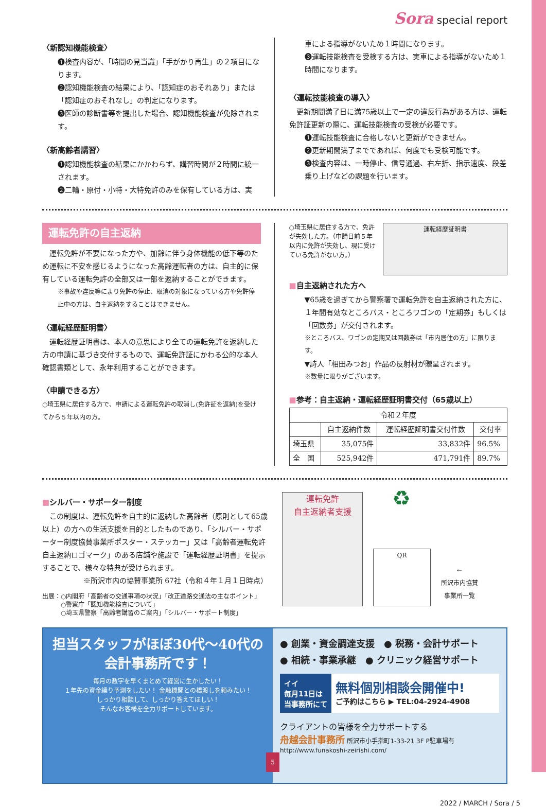Sora special report
〈新認知機能検査〉
❶検査内容が、「時間の見当識」「手がかり再生」の２項目になります。
❷認知機能検査の結果により、「認知症のおそれあり」または「認知症のおそれなし」の判定になります。
❸医師の診断書等を提出した場合、認知機能検査が免除されます。
〈新高齢者講習〉
❶認知機能検査の結果にかかわらず、講習時間が２時間に統一されます。
❷二輪・原付・小特・大特免許のみを保有している方は、実
車による指導がないため１時間になります。
❸運転技能検査を受検する方は、実車による指導がないため１時間になります。
〈運転技能検査の導入〉
　更新期間満了日に満75歳以上で一定の違反行為がある方は、運転免許証更新の際に、運転技能検査の受検が必要です。
❶運転技能検査に合格しないと更新ができません。
❷更新期間満了までであれば、何度でも受検可能です。
❸検査内容は、一時停止、信号通過、右左折、指示速度、段差乗り上げなどの課題を行います。
運転免許の自主返納
　運転免許が不要になった方や、加齢に伴う身体機能の低下等のため運転に不安を感じるようになった高齢運転者の方は、自主的に保有している運転免許の全部又は一部を返納することができます。
※事故や違反等により免許の停止、取消の対象になっている方や免許停止中の方は、自主返納をすることはできません。
〈運転経歴証明書〉
　運転経歴証明書は、本人の意思により全ての運転免許を返納した方の申請に基づき交付するもので、運転免許証にかわる公的な本人確認書類として、永年利用することができます。
〈申請できる方〉
○埼玉県に居住する方で、申請による運転免許の取消し(免許証を返納)を受けてから５年以内の方。
○埼玉県に居住する方で、免許が失効した方。（申請日前５年以内に免許が失効し、現に受けている免許がない方。）
運転経歴証明書
■自主返納された方へ
▼65歳を過ぎてから警察署で運転免許を自主返納された方に、１年間有効なところバス・ところワゴンの「定期券」もしくは「回数券」が交付されます。
※ところバス、ワゴンの定期又は回数券は「市内居住の方」に限ります。
▼詩人「相田みつお」作品の反射材が贈呈されます。
※数量に限りがございます。
■参考：自主返納・運転経歴証明書交付（65歳以上）
| 令和２年度 | | | |
| --- | --- | --- | --- |
| | 自主返納件数 | 運転経歴証明書交付件数 | 交付率 |
| 埼玉県 | 35,075件 | 33,832件 | 96.5% |
| 全 国 | 525,942件 | 471,791件 | 89.7% |
■シルバー・サポーター制度
　この制度は、運転免許を自主的に返納した高齢者（原則として65歳以上）の方への生活支援を目的としたものであり、「シルバー・サポーター制度協賛事業所ポスター・ステッカー」又は「高齢者運転免許自主返納ロゴマーク」のある店舗や施設で「運転経歴証明書」を提示することで、様々な特典が受けられます。
※所沢市内の協賛事業所 67社（令和４年１月１日時点）
出展：○内閣府「高齢者の交通事項の状況」「改正道路交通法の主なポイント」
　　　○警察庁「認知機能検査について」
　　　○埼玉県警察「高齢者講習のご案内」「シルバー・サポート制度」
運転免許
自主返納者支援
♻
QR
←
所沢市内協賛
事業所一覧
担当スタッフがほぼ30代～40代の
会計事務所です！
毎月の数字を早くまとめて経営に生かしたい！
１年先の資金繰り予測をしたい！ 金融機関との橋渡しを頼みたい！
しっかり相談して、しっかり答えてほしい！
そんなお客様を全力サポートしています。
● 創業・資金調達支援　● 税務・会計サポート
● 相続・事業承継　● クリニック経営サポート
イイ
毎月11日は
当事務所にて
無料個別相談会開催中!
ご予約はこちら ▶ TEL:04-2924-4908
クライアントの皆様を全力サポートする
舟越会計事務所 所沢市小手指町1-33-21 3F P駐車場有 http://www.funakoshi-zeirishi.com/
2022 / MARCH / Sora / 5
5